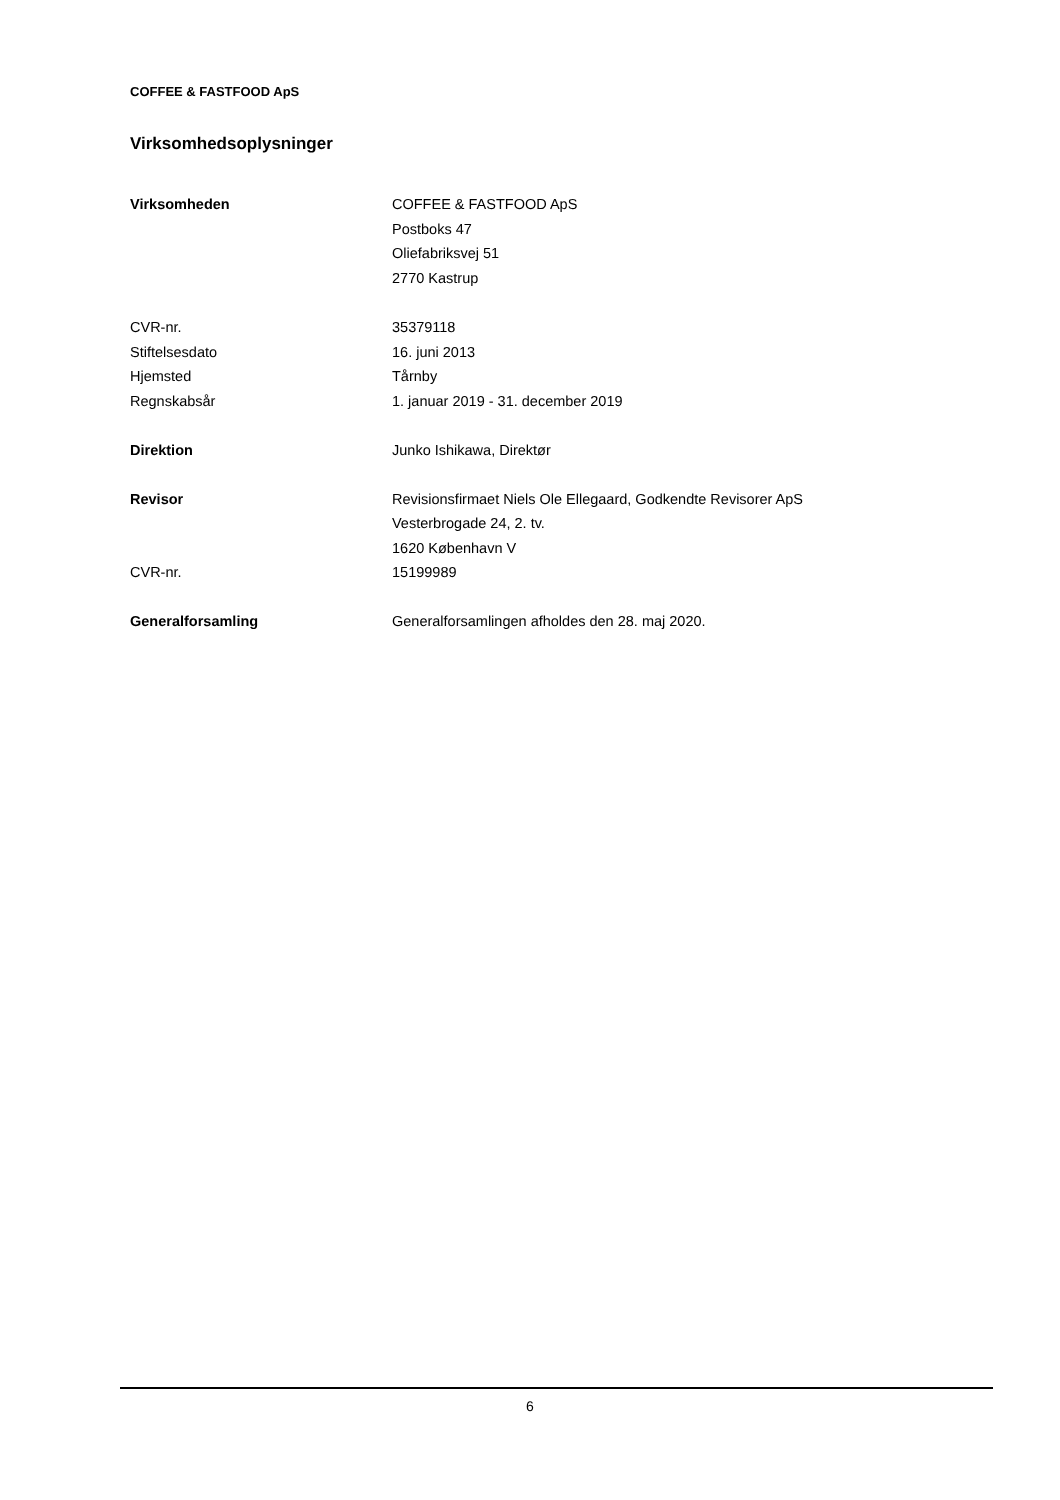COFFEE & FASTFOOD ApS
Virksomhedsoplysninger
| Virksomheden | COFFEE & FASTFOOD ApS |
| | Postboks 47 |
| | Oliefabriksvej 51 |
| | 2770 Kastrup |
| CVR-nr. | 35379118 |
| Stiftelsesdato | 16. juni 2013 |
| Hjemsted | Tårnby |
| Regnskabsår | 1. januar 2019 - 31. december 2019 |
| Direktion | Junko Ishikawa, Direktør |
| Revisor | Revisionsfirmaet Niels Ole Ellegaard, Godkendte Revisorer ApS |
| | Vesterbrogade 24, 2. tv. |
| | 1620 København V |
| CVR-nr. | 15199989 |
| Generalforsamling | Generalforsamlingen afholdes den 28. maj 2020. |
6